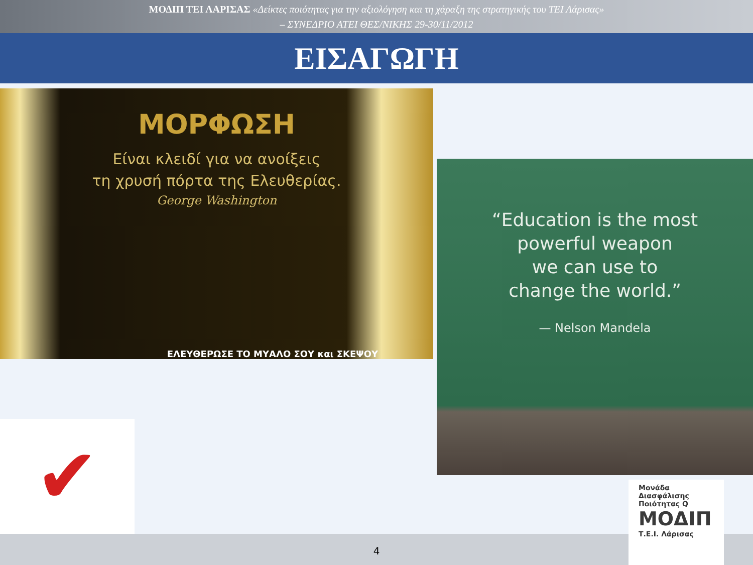ΜΟΔΙΠ ΤΕΙ ΛΑΡΙΣΑΣ «Δείκτες ποιότητας για την αξιολόγηση και τη χάραξη της στρατηγικής του ΤΕΙ Λάρισας»
– ΣΥΝΕΔΡΙΟ ΑΤΕΙ ΘΕΣ/ΝΙΚΗΣ 29-30/11/2012
ΕΙΣΑΓΩΓΗ
ΜΟΡΦΩΣΗ
Είναι κλειδί για να ανοίξεις
τη χρυσή πόρτα της Ελευθερίας.
George Washington
ΕΛΕΥΘΕΡΩΣΕ ΤΟ ΜΥΑΛΟ ΣΟΥ και ΣΚΕΨΟΥ
“Education is the most
powerful weapon
we can use to
change the world.”
— Nelson Mandela
✔
4
Μονάδα
Διασφάλισης
Ποιότητας Q
ΜΟΔΙΠ
Τ.Ε.Ι. Λάρισας